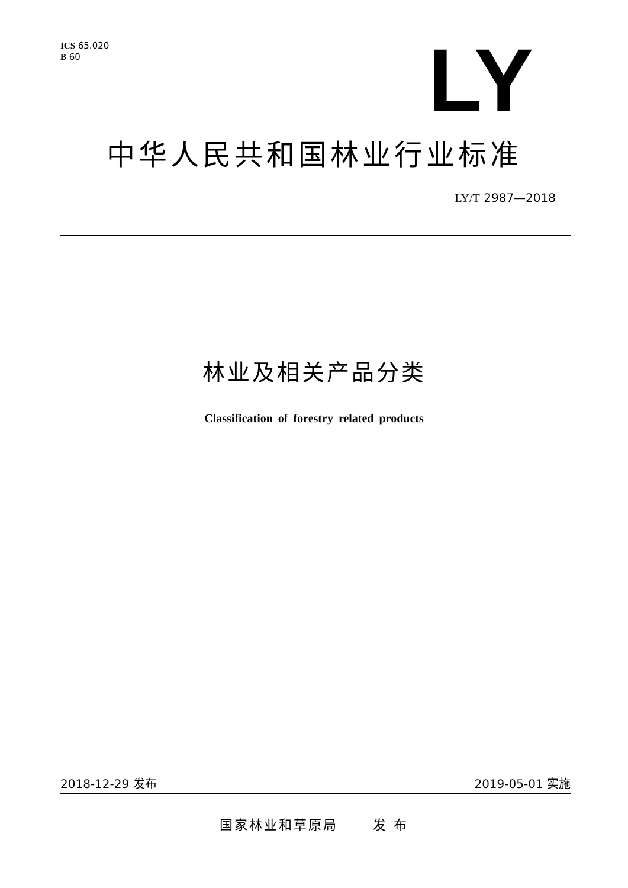ICS 65.020
B 60
LY
中华人民共和国林业行业标准
LY/T 2987—2018
林业及相关产品分类
Classification of forestry related products
2018-12-29 发布 2019-05-01 实施
国家林业和草原局 发 布